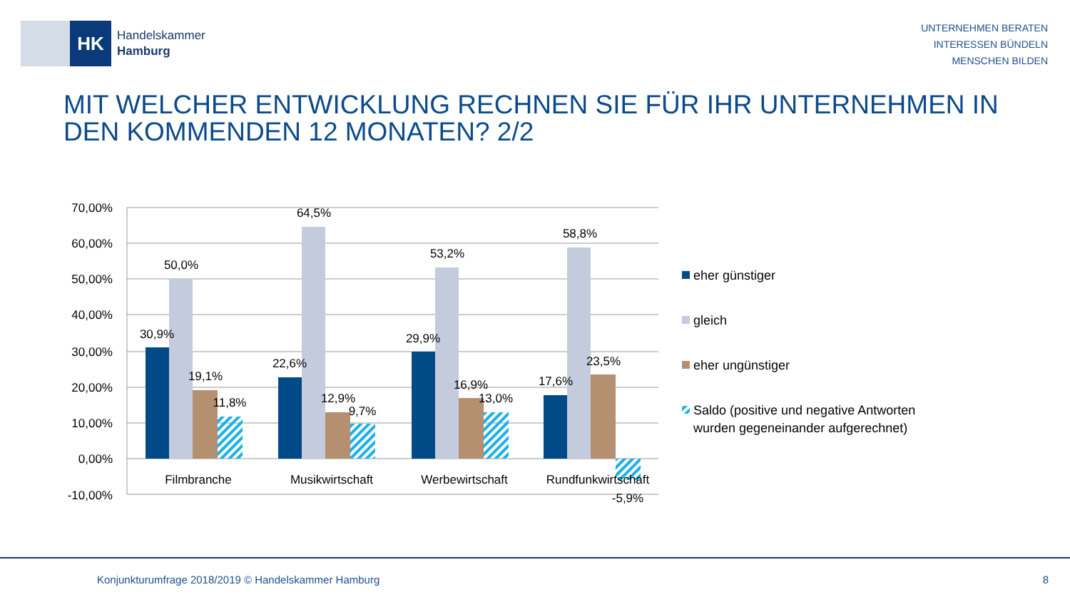HK
Handelskammer
Hamburg
UNTERNEHMEN BERATEN
INTERESSEN BÜNDELN
MENSCHEN BILDEN
MIT WELCHER ENTWICKLUNG RECHNEN SIE FÜR IHR UNTERNEHMEN IN DEN KOMMENDEN 12 MONATEN? 2/2
70,00%
60,00%
50,00%
40,00%
30,00%
20,00%
10,00%
0,00%
-10,00%
30,9%
50,0%
19,1%
11,8%
22,6%
64,5%
12,9%
9,7%
29,9%
53,2%
16,9%
13,0%
17,6%
58,8%
23,5%
-5,9%
Filmbranche
Musikwirtschaft
Werbewirtschaft
Rundfunkwirtschaft
eher günstiger
gleich
eher ungünstiger
Saldo (positive und negative Antworten
wurden gegeneinander aufgerechnet)
Konjunkturumfrage 2018/2019 © Handelskammer Hamburg
8